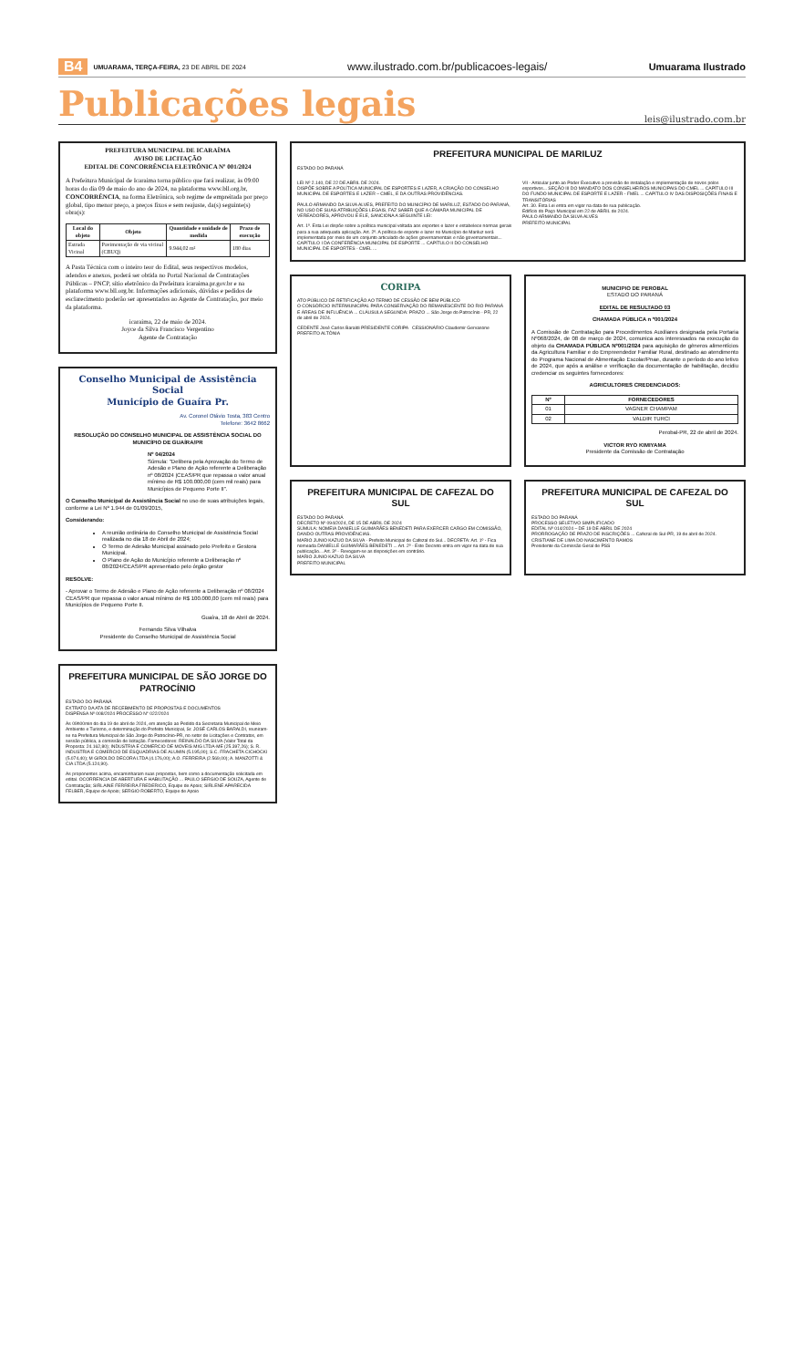B4 UMUARAMA, TERÇA-FEIRA, 23 DE ABRIL DE 2024 www.ilustrado.com.br/publicacoes-legais/ Umuarama Ilustrado
Publicações legais leis@ilustrado.com.br
PREFEITURA MUNICIPAL DE ICARAÍMA
AVISO DE LICITAÇÃO
EDITAL DE CONCORRÊNCIA ELETRÔNICA Nº 001/2024
A Prefeitura Municipal de Icaraima torna público que fará realizar, às 09:00 horas do dia 09 de maio do ano de 2024, na plataforma www.bll.org.br, CONCORRÊNCIA, na forma Eletrônica, sob regime de empreitada por preço global, tipo menor preço, a preços fixos e sem reajuste, da(s) seguinte(s) obra(s):
| Local do objeto | Objeto | Quantidade e unidade de medida | Prazo de execução |
| --- | --- | --- | --- |
| Estrada Vicinal | Pavimentação de via vicinal (CBUQ) | 9.944,02 m² | 180 dias |
A Pasta Técnica com o inteiro teor do Edital, seus respectivos modelos, adendos e anexos, poderá ser obtida no Portal Nacional de Contratações Públicas – PNCP, sítio eletrônico da Prefeitura icaraima.pr.gov.br e na plataforma www.bll.org.br. Informações adicionais, dúvidas e pedidos de esclarecimento poderão ser apresentados ao Agente de Contratação, por meio da plataforma.
icaraima, 22 de maio de 2024.
Joyce da Silva Francisco Vergentino
Agente de Contratação
Conselho Municipal de Assistência Social
Município de Guaíra Pr.
Av. Coronel Otávio Tosta, 383 Centro
Telefone: 3642 8662
RESOLUÇÃO DO CONSELHO MUNICIPAL DE ASSISTÊNCIA SOCIAL DO MUNICÍPIO DE GUAÍRA/PR
Nº 04/2024
Súmula: "Delibera pela Aprovação do Termo de Adesão e Plano de Ação referente a Deliberação nº 08/2024 |CEAS/PR que repassa o valor anual mínimo de R$ 100.000,00 (cem mil reais) para Municípios de Pequeno Porte II".
O Conselho Municipal de Assistência Social no uso de suas atribuições legais, conforme a Lei Nº 1.944 de 01/09/2015,
Considerando:
A reunião ordinária do Conselho Municipal de Assistência Social realizada no dia 18 de Abril de 2024;
O Termo de Adesão Municipal assinado pelo Prefeito e Gestora Municipal.
O Plano de Ação do Município referente a Deliberação nº 08/2024/CEAS/PR apresentado pelo órgão gestor
RESOLVE:
- Aprovar o Termo de Adesão e Plano de Ação referente a Deliberação nº 08/2024 CEAS/PR que repassa o valor anual mínimo de R$ 100.000,00 (cem mil reais) para Municípios de Pequeno Porte II.
Guaíra, 18 de Abril de 2024.
Fernando Silva Vilhalva
Presidente do Conselho Municipal de Assistência Social
PREFEITURA MUNICIPAL DE SÃO JORGE DO PATROCÍNIO
ESTADO DO PARANÁ
EXTRATO DA ATA DE RECEBIMENTO DE PROPOSTAS E DOCUMENTOS
DISPENSA Nº 008/2024 PROCESSO N° 022/2024
Às 09h00min do dia 19 de abril de 2024, em atenção ao Pedido da Secretaria Municipal de Meio Ambiente e Turismo, e determinação do Prefeito Municipal, Sr. JOSÉ CARLOS BARALDI, reuniram-se na Prefeitura Municipal de São Jorge do Patrocínio-PR, no setor de Licitações e Contratos, em sessão pública, a comissão de licitação. Fornecedores: REINALDO DA SILVA (Valor Total da Proposta: 24.162,80); INDUSTRIA E COMERCIO DE MOVEIS MIG LTDA-ME (25.397,26); S. R. INDUSTRIA E COMERCIO DE ESQUADRIAS DE ALUMIN (5.195,00); S.C. FRACHETA CICHOCKI (5.074,40); M GIROLDO DECORA LTDA (4.176,00); A.O. FERREIRA (2.569,00); A. MANZOTTI & CIA LTDA (5.124,90).
As proponentes acima, encaminharam suas propostas, bem como a documentação solicitada em edital. OCORRENCIA DE ABERTURA E HABILITAÇÃO ... PAULO SERGIO DE SOUZA, Agente de Contratação; SIRLAINE FERREIRA FREDERICO, Equipe de Apoio; SIRLENE APARECIDA FELBER, Equipe de Apoio; SERGIO ROBERTO, Equipe de Apoio
PREFEITURA MUNICIPAL DE MARILUZ
ESTADO DO PARANÁ
LEI Nº 2.140, DE 22 DE ABRIL DE 2024.
DISPÕE SOBRE A POLÍTICA MUNICIPAL DE ESPORTES E LAZER, A CRIAÇÃO DO CONSELHO MUNICIPAL DE ESPORTES E LAZER – CMEL, E DÁ OUTRAS PROVIDÊNCIAS.
PAULO ARMANDO DA SILVA ALVES, PREFEITO DO MUNICÍPIO DE MARILUZ, ESTADO DO PARANÁ, NO USO DE SUAS ATRIBUIÇÕES LEGAIS, FAZ SABER QUE A CÂMARA MUNICIPAL DE VEREADORES, APROVOU E ELE, SANCIONA A SEGUINTE LEI:
Art. 1º. Esta Lei dispõe sobre a política municipal voltada aos esportes e lazer e estabelece normas gerais para a sua adequada aplicação. Art. 2º. A política de esporte e lazer no Município de Mariluz será implementada por meio de um conjunto articulado de ações governamentais e não governamentais... CAPÍTULO I DA CONFERÊNCIA MUNICIPAL DE ESPORTE ... CAPÍTULO II DO CONSELHO MUNICIPAL DE ESPORTES - CMEL ...
VII - Articular junto ao Poder Executivo a previsão de instalação e implementação de novos polos esportivos... SEÇÃO III DO MANDATO DOS CONSELHEIROS MUNICIPAIS DO CMEL ... CAPÍTULO III DO FUNDO MUNICIPAL DE ESPORTE E LAZER - FMEL ... CAPÍTULO IV DAS DISPOSIÇÕES FINAIS E TRANSITÓRIAS
Art. 30. Esta Lei entra em vigor na data de sua publicação.
Edifício do Paço Municipal em 22 de ABRIL de 2024.
PAULO ARMANDO DA SILVA ALVES
PREFEITO MUNICIPAL
CORIPA
ATO PÚBLICO DE RETIFICAÇÃO AO TERMO DE CESSÃO DE BEM PÚBLICO
O CONSÓRCIO INTERMUNICIPAL PARA CONSERVAÇÃO DO REMANESCENTE DO RIO PARANÁ E ÁREAS DE INFLUÊNCIA ... CLÁUSULA SEGUNDA: PRAZO ... São Jorge do Patrocínio - PR, 22 de abril de 2024.
CEDENTE José Carlos Baraldi PRESIDENTE CORIPA CESSIONÁRIO Claudemir Gervasone PREFEITO ALTÔNIA
MUNICIPIO DE PEROBAL
ESTADO DO PARANÁ
EDITAL DE RESULTADO 03
CHAMADA PÚBLICA n º001/2024
A Comissão de Contratação para Procedimentos Auxiliares designada pela Portaria Nº068/2024, de 08 de março de 2024, comunica aos interessados na execução do objeto da CHAMADA PÚBLICA Nº001/2024 para aquisição de gêneros alimentícios da Agricultura Familiar e do Empreendedor Familiar Rural, destinado ao atendimento do Programa Nacional de Alimentação Escolar/Pnae, durante o período do ano letivo de 2024, que após a análise e verificação da documentação de habilitação, decidiu credenciar os seguintes fornecedores:
AGRICULTORES CREDENCIADOS:
| Nº | FORNECEDORES |
| --- | --- |
| 01 | VAGNER CHAMPAM |
| 02 | VALDIR TURCI |
Perobal-PR, 22 de abril de 2024.
VICTOR RYO KIMIYAMA
Presidente da Comissão de Contratação
PREFEITURA MUNICIPAL DE CAFEZAL DO SUL
ESTADO DO PARANÁ
DECRETO Nº 094/2024, DE 15 DE ABRIL DE 2024
SÚMULA: NOMEIA DANIELLE GUIMARÃES BENEDETI PARA EXERCER CARGO EM COMISSÃO, DANDO OUTRAS PROVIDÊNCIAS.
MARIO JUNIO KAZUO DA SILVA - Prefeito Municipal de Cafezal do Sul... DECRETA: Art. 1º - Fica nomeada DANIELLE GUIMARÃES BENEDETI ... Art. 2º - Este Decreto entra em vigor na data de sua publicação... Art. 3º - Revogam-se as disposições em contrário.
MARIO JUNIO KAZUO DA SILVA
PREFEITO MUNICIPAL
PREFEITURA MUNICIPAL DE CAFEZAL DO SUL
ESTADO DO PARANÁ
PROCESSO SELETIVO SIMPLIFICADO
EDITAL Nº 014/2024 – DE 19 DE ABRIL DE 2024
PRORROGAÇÃO DE PRAZO DE INSCRIÇÕES ... Cafezal do Sul-PR, 19 de abril de 2024.
CRISTIANE DE LIMA DO NASCIMENTO RAMOS
Presidente da Comissão Geral de PSS